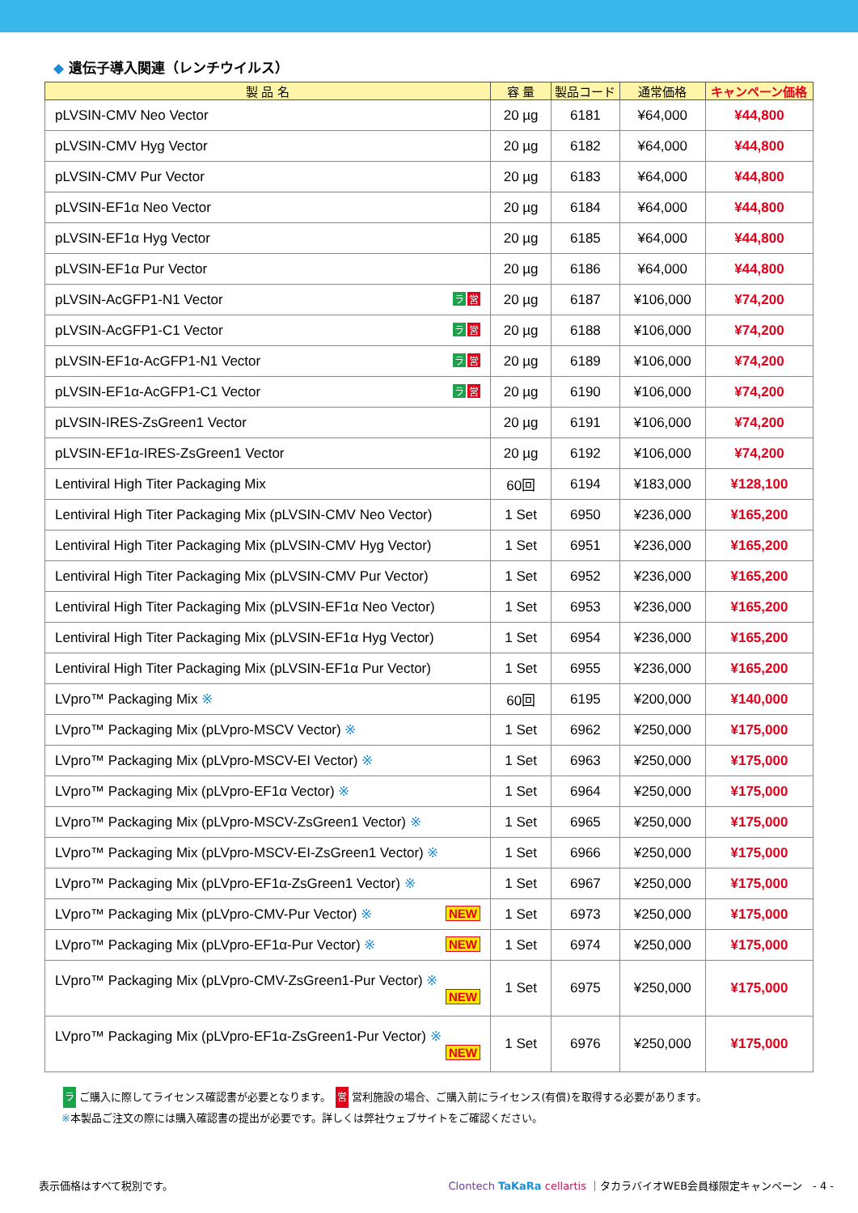◆ 遺伝子導入関連（レンチウイルス）
| 製 品 名 | 容 量 | 製品コード | 通常価格 | キャンペーン価格 |
| --- | --- | --- | --- | --- |
| pLVSIN-CMV Neo Vector | 20 µg | 6181 | ¥64,000 | ¥44,800 |
| pLVSIN-CMV Hyg Vector | 20 µg | 6182 | ¥64,000 | ¥44,800 |
| pLVSIN-CMV Pur Vector | 20 µg | 6183 | ¥64,000 | ¥44,800 |
| pLVSIN-EF1α Neo Vector | 20 µg | 6184 | ¥64,000 | ¥44,800 |
| pLVSIN-EF1α Hyg Vector | 20 µg | 6185 | ¥64,000 | ¥44,800 |
| pLVSIN-EF1α Pur Vector | 20 µg | 6186 | ¥64,000 | ¥44,800 |
| pLVSIN-AcGFP1-N1 Vector 営 ラ | 20 µg | 6187 | ¥106,000 | ¥74,200 |
| pLVSIN-AcGFP1-C1 Vector 営 ラ | 20 µg | 6188 | ¥106,000 | ¥74,200 |
| pLVSIN-EF1α-AcGFP1-N1 Vector 営 ラ | 20 µg | 6189 | ¥106,000 | ¥74,200 |
| pLVSIN-EF1α-AcGFP1-C1 Vector 営 ラ | 20 µg | 6190 | ¥106,000 | ¥74,200 |
| pLVSIN-IRES-ZsGreen1 Vector | 20 µg | 6191 | ¥106,000 | ¥74,200 |
| pLVSIN-EF1α-IRES-ZsGreen1 Vector | 20 µg | 6192 | ¥106,000 | ¥74,200 |
| Lentiviral High Titer Packaging Mix | 60回 | 6194 | ¥183,000 | ¥128,100 |
| Lentiviral High Titer Packaging Mix (pLVSIN-CMV Neo Vector) | 1 Set | 6950 | ¥236,000 | ¥165,200 |
| Lentiviral High Titer Packaging Mix (pLVSIN-CMV Hyg Vector) | 1 Set | 6951 | ¥236,000 | ¥165,200 |
| Lentiviral High Titer Packaging Mix (pLVSIN-CMV Pur Vector) | 1 Set | 6952 | ¥236,000 | ¥165,200 |
| Lentiviral High Titer Packaging Mix (pLVSIN-EF1α Neo Vector) | 1 Set | 6953 | ¥236,000 | ¥165,200 |
| Lentiviral High Titer Packaging Mix (pLVSIN-EF1α Hyg Vector) | 1 Set | 6954 | ¥236,000 | ¥165,200 |
| Lentiviral High Titer Packaging Mix (pLVSIN-EF1α Pur Vector) | 1 Set | 6955 | ¥236,000 | ¥165,200 |
| LVpro™ Packaging Mix ※ | 60回 | 6195 | ¥200,000 | ¥140,000 |
| LVpro™ Packaging Mix (pLVpro-MSCV Vector) ※ | 1 Set | 6962 | ¥250,000 | ¥175,000 |
| LVpro™ Packaging Mix (pLVpro-MSCV-EI Vector) ※ | 1 Set | 6963 | ¥250,000 | ¥175,000 |
| LVpro™ Packaging Mix (pLVpro-EF1α Vector) ※ | 1 Set | 6964 | ¥250,000 | ¥175,000 |
| LVpro™ Packaging Mix (pLVpro-MSCV-ZsGreen1 Vector) ※ | 1 Set | 6965 | ¥250,000 | ¥175,000 |
| LVpro™ Packaging Mix (pLVpro-MSCV-EI-ZsGreen1 Vector) ※ | 1 Set | 6966 | ¥250,000 | ¥175,000 |
| LVpro™ Packaging Mix (pLVpro-EF1α-ZsGreen1 Vector) ※ | 1 Set | 6967 | ¥250,000 | ¥175,000 |
| LVpro™ Packaging Mix (pLVpro-CMV-Pur Vector) ※ NEW | 1 Set | 6973 | ¥250,000 | ¥175,000 |
| LVpro™ Packaging Mix (pLVpro-EF1α-Pur Vector) ※ NEW | 1 Set | 6974 | ¥250,000 | ¥175,000 |
| LVpro™ Packaging Mix (pLVpro-CMV-ZsGreen1-Pur Vector) ※ NEW | 1 Set | 6975 | ¥250,000 | ¥175,000 |
| LVpro™ Packaging Mix (pLVpro-EF1α-ZsGreen1-Pur Vector) ※ NEW | 1 Set | 6976 | ¥250,000 | ¥175,000 |
ラ ご購入に際してライセンス確認書が必要となります。 営 営利施設の場合、ご購入前にライセンス(有償)を取得する必要があります。
※本製品ご注文の際には購入確認書の提出が必要です。詳しくは弊社ウェブサイトをご確認ください。
表示価格はすべて税別です。 Clontech TaKaRa cellartis ｜タカラバイオWEB会員様限定キャンペーン　- 4 -